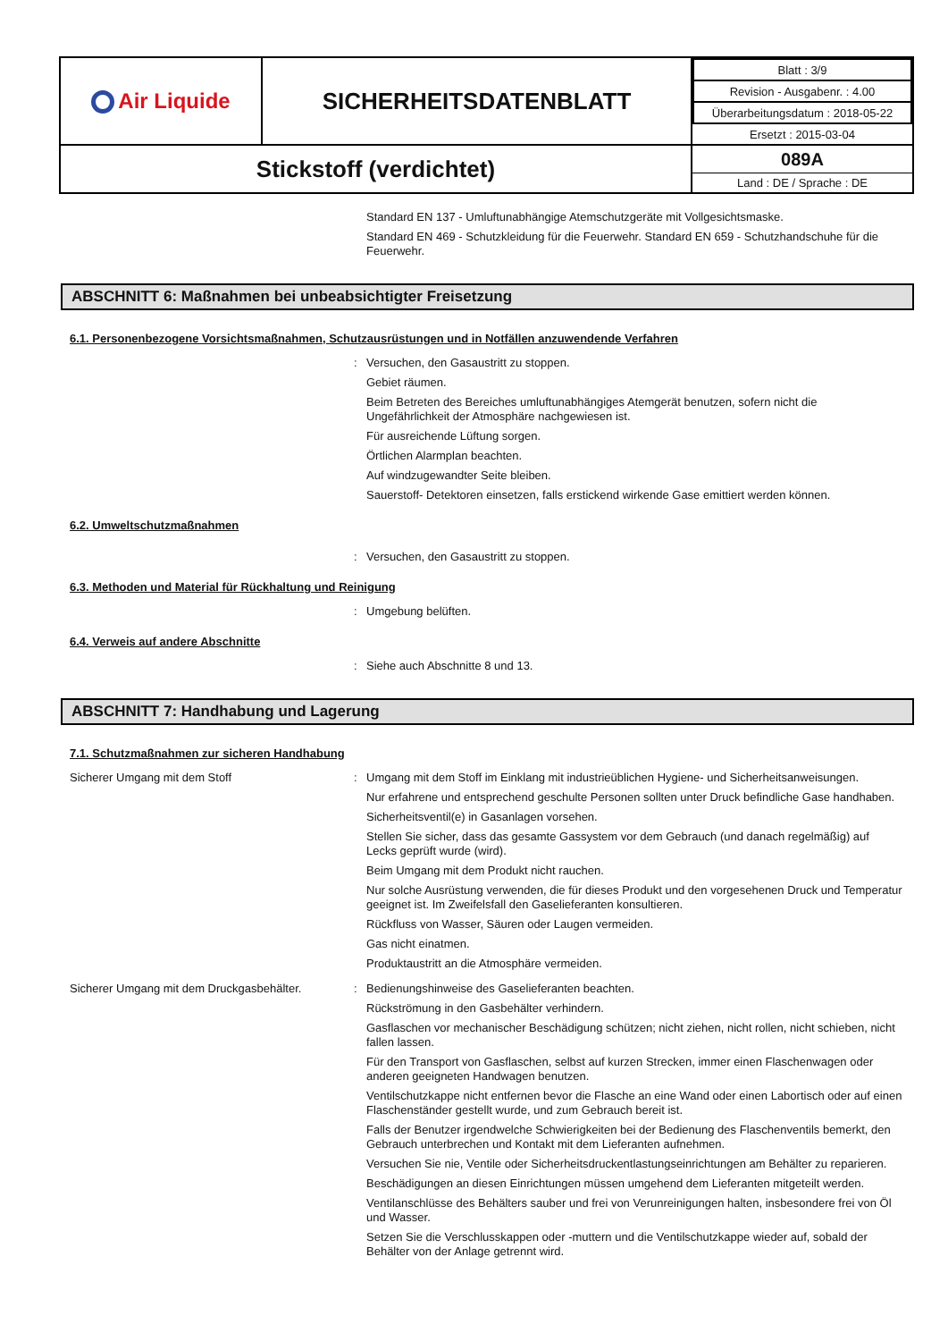| Air Liquide | SICHERHEITSDATENBLATT | / Blatt : 3/9 / / Revision - Ausgabenr. : 4.00 / / Überarbeitungsdatum : 2018-05-22 / / Ersetzt : 2015-03-04 / |
| Stickstoff (verdichtet) | | 089A Land : DE / Sprache : DE |
Standard EN 137 - Umluftunabhängige Atemschutzgeräte mit Vollgesichtsmaske.
Standard EN 469 - Schutzkleidung für die Feuerwehr. Standard EN 659 - Schutzhandschuhe für die Feuerwehr.
ABSCHNITT 6: Maßnahmen bei unbeabsichtigter Freisetzung
6.1. Personenbezogene Vorsichtsmaßnahmen, Schutzausrüstungen und in Notfällen anzuwendende Verfahren
:
Versuchen, den Gasaustritt zu stoppen.
Gebiet räumen.
Beim Betreten des Bereiches umluftunabhängiges Atemgerät benutzen, sofern nicht die Ungefährlichkeit der Atmosphäre nachgewiesen ist.
Für ausreichende Lüftung sorgen.
Örtlichen Alarmplan beachten.
Auf windzugewandter Seite bleiben.
Sauerstoff- Detektoren einsetzen, falls erstickend wirkende Gase emittiert werden können.
6.2. Umweltschutzmaßnahmen
:
Versuchen, den Gasaustritt zu stoppen.
6.3. Methoden und Material für Rückhaltung und Reinigung
:
Umgebung belüften.
6.4. Verweis auf andere Abschnitte
:
Siehe auch Abschnitte 8 und 13.
ABSCHNITT 7: Handhabung und Lagerung
7.1. Schutzmaßnahmen zur sicheren Handhabung
Sicherer Umgang mit dem Stoff :
Umgang mit dem Stoff im Einklang mit industrieüblichen Hygiene- und Sicherheitsanweisungen.
Nur erfahrene und entsprechend geschulte Personen sollten unter Druck befindliche Gase handhaben.
Sicherheitsventil(e) in Gasanlagen vorsehen.
Stellen Sie sicher, dass das gesamte Gassystem vor dem Gebrauch (und danach regelmäßig) auf Lecks geprüft wurde (wird).
Beim Umgang mit dem Produkt nicht rauchen.
Nur solche Ausrüstung verwenden, die für dieses Produkt und den vorgesehenen Druck und Temperatur geeignet ist. Im Zweifelsfall den Gaselieferanten konsultieren.
Rückfluss von Wasser, Säuren oder Laugen vermeiden.
Gas nicht einatmen.
Produktaustritt an die Atmosphäre vermeiden.
Sicherer Umgang mit dem Druckgasbehälter.
:
Bedienungshinweise des Gaselieferanten beachten.
Rückströmung in den Gasbehälter verhindern.
Gasflaschen vor mechanischer Beschädigung schützen; nicht ziehen, nicht rollen, nicht schieben, nicht fallen lassen.
Für den Transport von Gasflaschen, selbst auf kurzen Strecken, immer einen Flaschenwagen oder anderen geeigneten Handwagen benutzen.
Ventilschutzkappe nicht entfernen bevor die Flasche an eine Wand oder einen Labortisch oder auf einen Flaschenständer gestellt wurde, und zum Gebrauch bereit ist.
Falls der Benutzer irgendwelche Schwierigkeiten bei der Bedienung des Flaschenventils bemerkt, den Gebrauch unterbrechen und Kontakt mit dem Lieferanten aufnehmen.
Versuchen Sie nie, Ventile oder Sicherheitsdruckentlastungseinrichtungen am Behälter zu reparieren.
Beschädigungen an diesen Einrichtungen müssen umgehend dem Lieferanten mitgeteilt werden.
Ventilanschlüsse des Behälters sauber und frei von Verunreinigungen halten, insbesondere frei von Öl und Wasser.
Setzen Sie die Verschlusskappen oder -muttern und die Ventilschutzkappe wieder auf, sobald der Behälter von der Anlage getrennt wird.